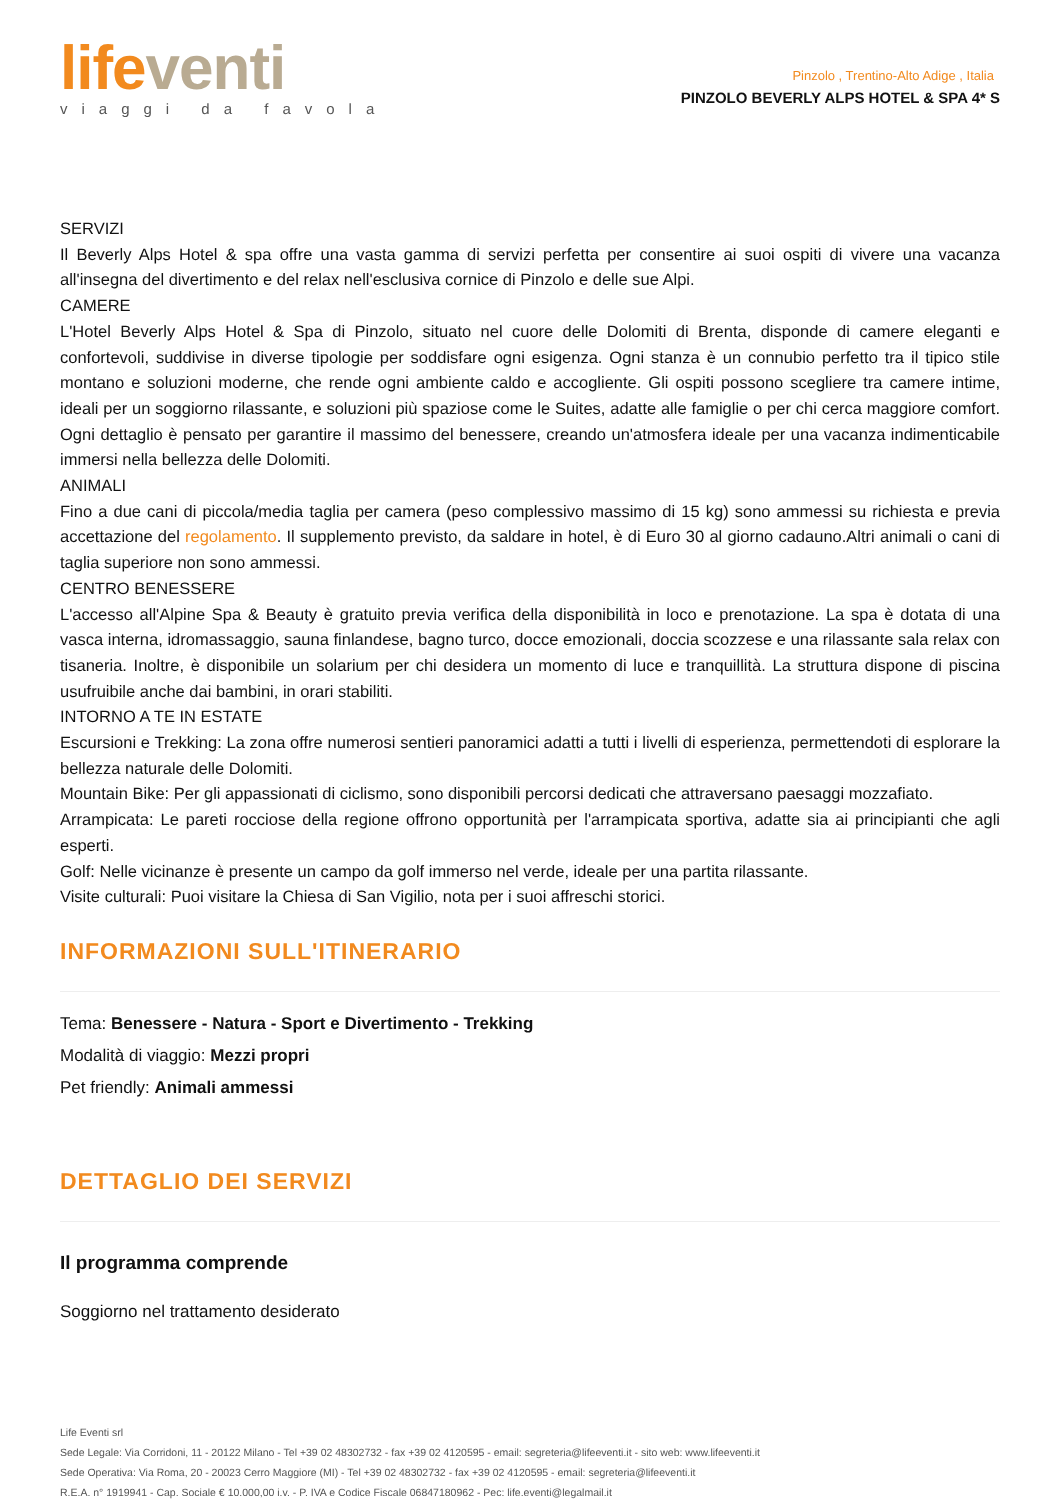life venti
viaggi da favola
Pinzolo , Trentino-Alto Adige , Italia
PINZOLO BEVERLY ALPS HOTEL & SPA 4* S
SERVIZI
Il Beverly Alps Hotel & spa offre una vasta gamma di servizi perfetta per consentire ai suoi ospiti di vivere una vacanza all'insegna del divertimento e del relax nell'esclusiva cornice di Pinzolo e delle sue Alpi.
CAMERE
L'Hotel Beverly Alps Hotel & Spa di Pinzolo, situato nel cuore delle Dolomiti di Brenta, disponde di camere eleganti e confortevoli, suddivise in diverse tipologie per soddisfare ogni esigenza. Ogni stanza è un connubio perfetto tra il tipico stile montano e soluzioni moderne, che rende ogni ambiente caldo e accogliente. Gli ospiti possono scegliere tra camere intime, ideali per un soggiorno rilassante, e soluzioni più spaziose come le Suites, adatte alle famiglie o per chi cerca maggiore comfort. Ogni dettaglio è pensato per garantire il massimo del benessere, creando un'atmosfera ideale per una vacanza indimenticabile immersi nella bellezza delle Dolomiti.
ANIMALI
Fino a due cani di piccola/media taglia per camera (peso complessivo massimo di 15 kg) sono ammessi su richiesta e previa accettazione del regolamento. Il supplemento previsto, da saldare in hotel, è di Euro 30 al giorno cadauno.Altri animali o cani di taglia superiore non sono ammessi.
CENTRO BENESSERE
L'accesso all'Alpine Spa & Beauty è gratuito previa verifica della disponibilità in loco e prenotazione. La spa è dotata di una vasca interna, idromassaggio, sauna finlandese, bagno turco, docce emozionali, doccia scozzese e una rilassante sala relax con tisaneria. Inoltre, è disponibile un solarium per chi desidera un momento di luce e tranquillità. La struttura dispone di piscina usufruibile anche dai bambini, in orari stabiliti.
INTORNO A TE IN ESTATE
Escursioni e Trekking: La zona offre numerosi sentieri panoramici adatti a tutti i livelli di esperienza, permettendoti di esplorare la bellezza naturale delle Dolomiti.
Mountain Bike: Per gli appassionati di ciclismo, sono disponibili percorsi dedicati che attraversano paesaggi mozzafiato.
Arrampicata: Le pareti rocciose della regione offrono opportunità per l'arrampicata sportiva, adatte sia ai principianti che agli esperti.
Golf: Nelle vicinanze è presente un campo da golf immerso nel verde, ideale per una partita rilassante.
Visite culturali: Puoi visitare la Chiesa di San Vigilio, nota per i suoi affreschi storici.
INFORMAZIONI SULL'ITINERARIO
Tema: Benessere - Natura - Sport e Divertimento - Trekking
Modalità di viaggio: Mezzi propri
Pet friendly: Animali ammessi
DETTAGLIO DEI SERVIZI
Il programma comprende
Soggiorno nel trattamento desiderato
Life Eventi srl
Sede Legale: Via Corridoni, 11 - 20122 Milano - Tel +39 02 48302732 - fax +39 02 4120595 - email: segreteria@lifeeventi.it - sito web: www.lifeeventi.it
Sede Operativa: Via Roma, 20 - 20023 Cerro Maggiore (MI) - Tel +39 02 48302732 - fax +39 02 4120595 - email: segreteria@lifeeventi.it
R.E.A. n° 1919941 - Cap. Sociale € 10.000,00 i.v. - P. IVA e Codice Fiscale 06847180962 - Pec: life.eventi@legalmail.it